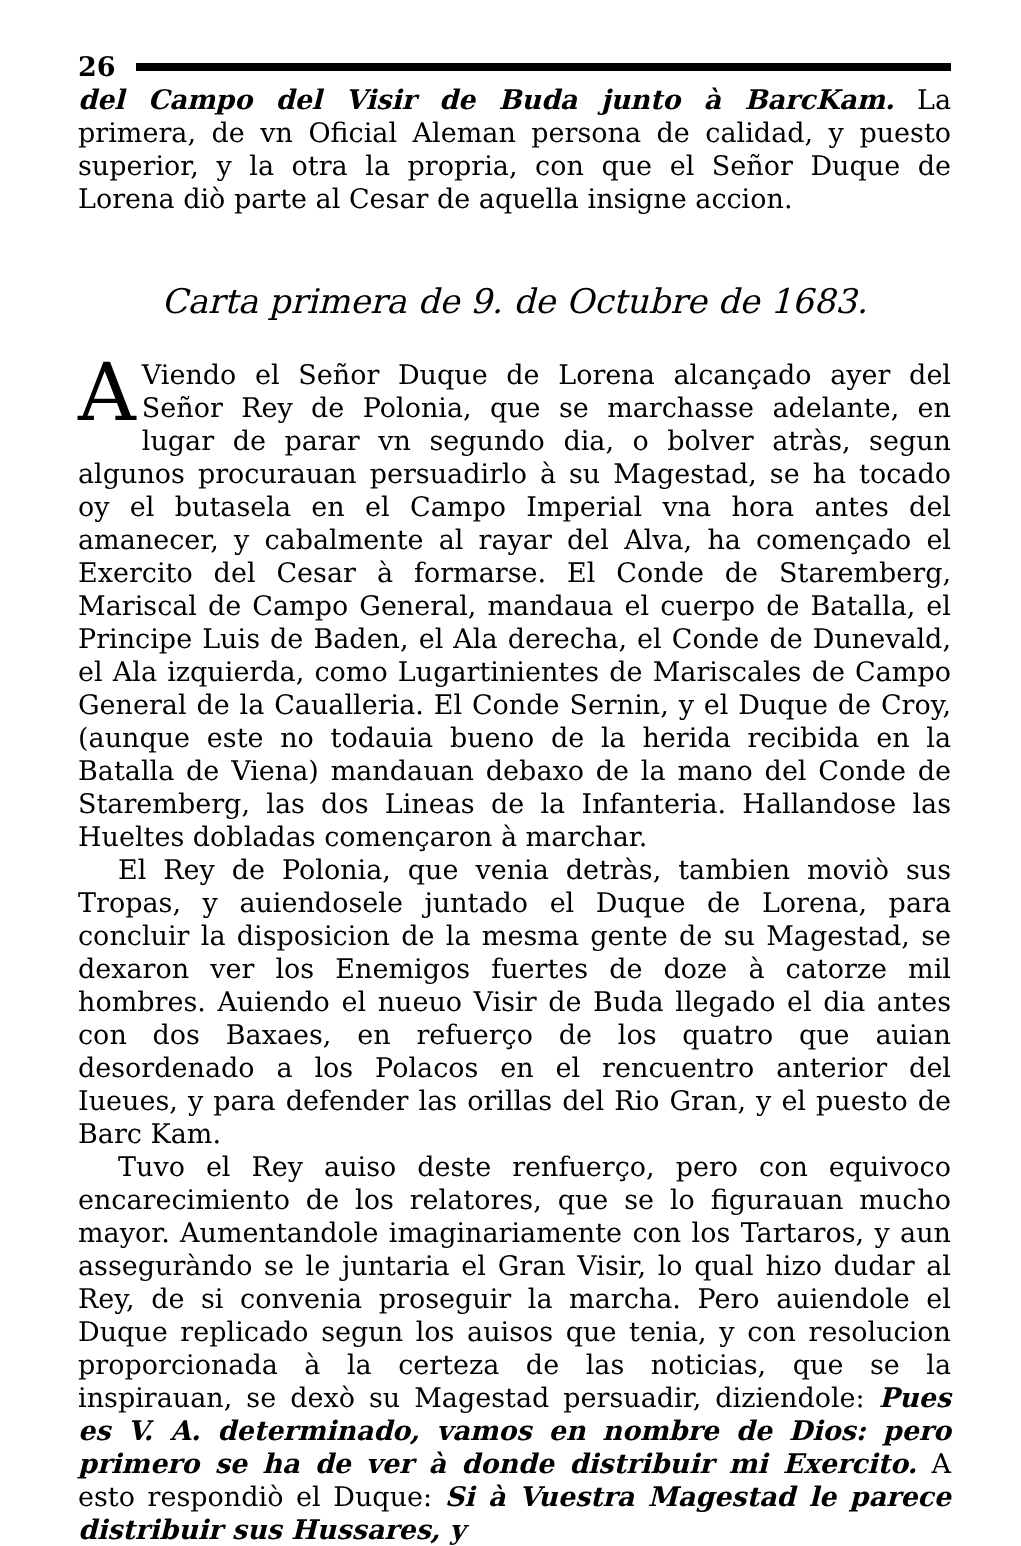26
del Campo del Visir de Buda junto à BarcKam. La primera, de vn Oficial Aleman persona de calidad, y puesto superior, y la otra la propria, con que el Señor Duque de Lorena diò parte al Cesar de aquella insigne accion.
Carta primera de 9. de Octubre de 1683.
AViendo el Señor Duque de Lorena alcançado ayer del Señor Rey de Polonia, que se marchasse adelante, en lugar de parar vn segundo dia, o bolver atràs, segun algunos procurauan persuadirlo à su Magestad, se ha tocado oy el butasela en el Campo Imperial vna hora antes del amanecer, y cabalmente al rayar del Alva, ha començado el Exercito del Cesar à formarse. El Conde de Staremberg, Mariscal de Campo General, mandaua el cuerpo de Batalla, el Principe Luis de Baden, el Ala derecha, el Conde de Dunevald, el Ala izquierda, como Lugartinientes de Mariscales de Campo General de la Caualleria. El Conde Sernin, y el Duque de Croy, (aunque este no todauia bueno de la herida recibida en la Batalla de Viena) mandauan debaxo de la mano del Conde de Staremberg, las dos Lineas de la Infanteria. Hallandose las Hueltes dobladas començaron à marchar.
El Rey de Polonia, que venia detràs, tambien moviò sus Tropas, y auiendosele juntado el Duque de Lorena, para concluir la disposicion de la mesma gente de su Magestad, se dexaron ver los Enemigos fuertes de doze à catorze mil hombres. Auiendo el nueuo Visir de Buda llegado el dia antes con dos Baxaes, en refuerço de los quatro que auian desordenado a los Polacos en el rencuentro anterior del Iueues, y para defender las orillas del Rio Gran, y el puesto de Barc Kam.
Tuvo el Rey auiso deste renfuerço, pero con equivoco encarecimiento de los relatores, que se lo figurauan mucho mayor. Aumentandole imaginariamente con los Tartaros, y aun asseguràndo se le juntaria el Gran Visir, lo qual hizo dudar al Rey, de si convenia proseguir la marcha. Pero auiendole el Duque replicado segun los auisos que tenia, y con resolucion proporcionada à la certeza de las noticias, que se la inspirauan, se dexò su Magestad persuadir, diziendole: Pues es V. A. determinado, vamos en nombre de Dios: pero primero se ha de ver à donde distribuir mi Exercito. A esto respondiò el Duque: Si à Vuestra Magestad le parece distribuir sus Hussares, y